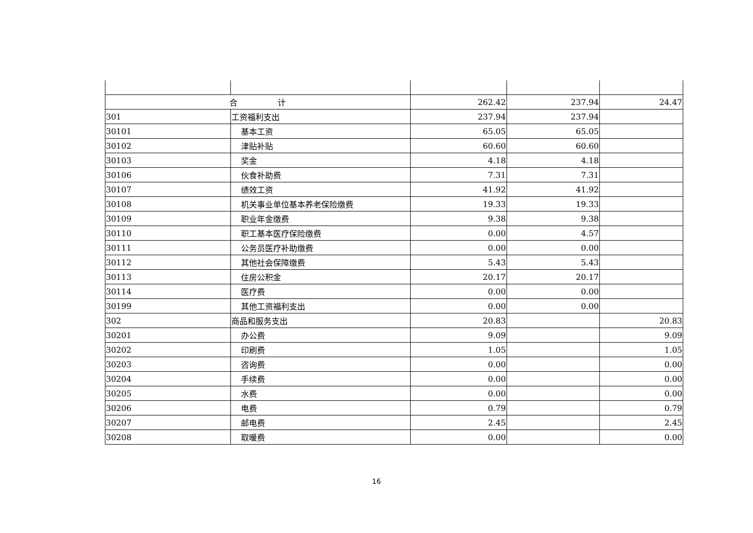| 合 计 | | 262.42 | 237.94 | 24.47 |
| 301 | 工资福利支出 | 237.94 | 237.94 | |
| 30101 | 基本工资 | 65.05 | 65.05 | |
| 30102 | 津贴补贴 | 60.60 | 60.60 | |
| 30103 | 奖金 | 4.18 | 4.18 | |
| 30106 | 伙食补助费 | 7.31 | 7.31 | |
| 30107 | 绩效工资 | 41.92 | 41.92 | |
| 30108 | 机关事业单位基本养老保险缴费 | 19.33 | 19.33 | |
| 30109 | 职业年金缴费 | 9.38 | 9.38 | |
| 30110 | 职工基本医疗保险缴费 | 0.00 | 4.57 | |
| 30111 | 公务员医疗补助缴费 | 0.00 | 0.00 | |
| 30112 | 其他社会保障缴费 | 5.43 | 5.43 | |
| 30113 | 住房公积金 | 20.17 | 20.17 | |
| 30114 | 医疗费 | 0.00 | 0.00 | |
| 30199 | 其他工资福利支出 | 0.00 | 0.00 | |
| 302 | 商品和服务支出 | 20.83 | | 20.83 |
| 30201 | 办公费 | 9.09 | | 9.09 |
| 30202 | 印刷费 | 1.05 | | 1.05 |
| 30203 | 咨询费 | 0.00 | | 0.00 |
| 30204 | 手续费 | 0.00 | | 0.00 |
| 30205 | 水费 | 0.00 | | 0.00 |
| 30206 | 电费 | 0.79 | | 0.79 |
| 30207 | 邮电费 | 2.45 | | 2.45 |
| 30208 | 取暖费 | 0.00 | | 0.00 |
16